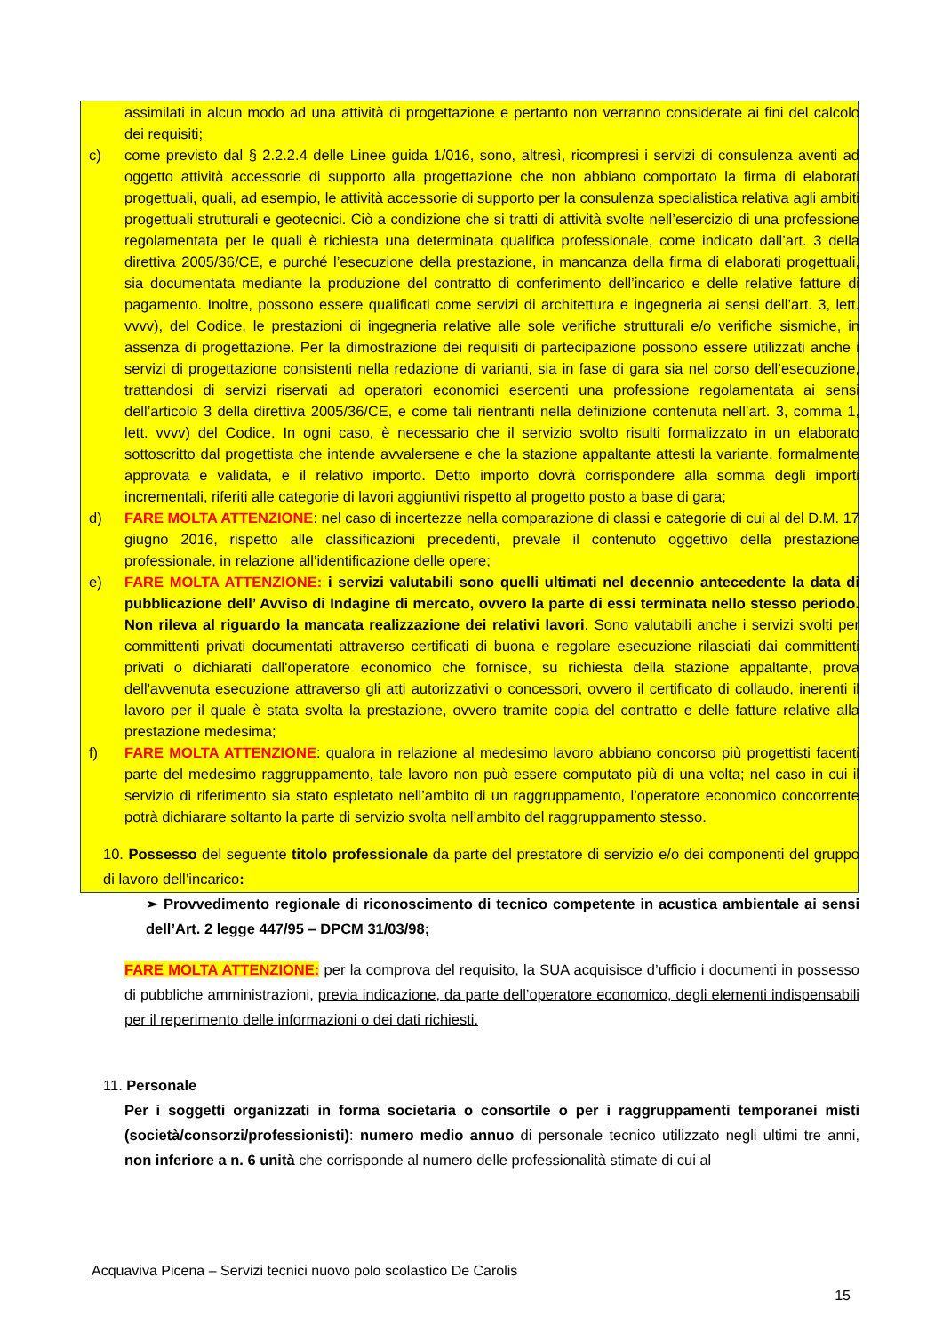assimilati in alcun modo ad una attività di progettazione e pertanto non verranno considerate ai fini del calcolo dei requisiti;
c) come previsto dal § 2.2.2.4 delle Linee guida 1/016, sono, altresì, ricompresi i servizi di consulenza aventi ad oggetto attività accessorie di supporto alla progettazione che non abbiano comportato la firma di elaborati progettuali, quali, ad esempio, le attività accessorie di supporto per la consulenza specialistica relativa agli ambiti progettuali strutturali e geotecnici. Ciò a condizione che si tratti di attività svolte nell’esercizio di una professione regolamentata per le quali è richiesta una determinata qualifica professionale, come indicato dall’art. 3 della direttiva 2005/36/CE, e purché l’esecuzione della prestazione, in mancanza della firma di elaborati progettuali, sia documentata mediante la produzione del contratto di conferimento dell’incarico e delle relative fatture di pagamento. Inoltre, possono essere qualificati come servizi di architettura e ingegneria ai sensi dell’art. 3, lett. vvvv), del Codice, le prestazioni di ingegneria relative alle sole verifiche strutturali e/o verifiche sismiche, in assenza di progettazione. Per la dimostrazione dei requisiti di partecipazione possono essere utilizzati anche i servizi di progettazione consistenti nella redazione di varianti, sia in fase di gara sia nel corso dell’esecuzione, trattandosi di servizi riservati ad operatori economici esercenti una professione regolamentata ai sensi dell’articolo 3 della direttiva 2005/36/CE, e come tali rientranti nella definizione contenuta nell’art. 3, comma 1, lett. vvvv) del Codice. In ogni caso, è necessario che il servizio svolto risulti formalizzato in un elaborato sottoscritto dal progettista che intende avvalersene e che la stazione appaltante attesti la variante, formalmente approvata e validata, e il relativo importo. Detto importo dovrà corrispondere alla somma degli importi incrementali, riferiti alle categorie di lavori aggiuntivi rispetto al progetto posto a base di gara;
d) FARE MOLTA ATTENZIONE: nel caso di incertezze nella comparazione di classi e categorie di cui al del D.M. 17 giugno 2016, rispetto alle classificazioni precedenti, prevale il contenuto oggettivo della prestazione professionale, in relazione all’identificazione delle opere;
e) FARE MOLTA ATTENZIONE: i servizi valutabili sono quelli ultimati nel decennio antecedente la data di pubblicazione dell’ Avviso di Indagine di mercato, ovvero la parte di essi terminata nello stesso periodo. Non rileva al riguardo la mancata realizzazione dei relativi lavori. Sono valutabili anche i servizi svolti per committenti privati documentati attraverso certificati di buona e regolare esecuzione rilasciati dai committenti privati o dichiarati dall'operatore economico che fornisce, su richiesta della stazione appaltante, prova dell'avvenuta esecuzione attraverso gli atti autorizzativi o concessori, ovvero il certificato di collaudo, inerenti il lavoro per il quale è stata svolta la prestazione, ovvero tramite copia del contratto e delle fatture relative alla prestazione medesima;
f) FARE MOLTA ATTENZIONE: qualora in relazione al medesimo lavoro abbiano concorso più progettisti facenti parte del medesimo raggruppamento, tale lavoro non può essere computato più di una volta; nel caso in cui il servizio di riferimento sia stato espletato nell’ambito di un raggruppamento, l’operatore economico concorrente potrà dichiarare soltanto la parte di servizio svolta nell’ambito del raggruppamento stesso.
10. Possesso del seguente titolo professionale da parte del prestatore di servizio e/o dei componenti del gruppo di lavoro dell’incarico:
➢ Provvedimento regionale di riconoscimento di tecnico competente in acustica ambientale ai sensi dell’Art. 2 legge 447/95 – DPCM 31/03/98;
FARE MOLTA ATTENZIONE: per la comprova del requisito, la SUA acquisisce d’ufficio i documenti in possesso di pubbliche amministrazioni, previa indicazione, da parte dell’operatore economico, degli elementi indispensabili per il reperimento delle informazioni o dei dati richiesti.
11. Personale
Per i soggetti organizzati in forma societaria o consortile o per i raggruppamenti temporanei misti (società/consorzi/professionisti): numero medio annuo di personale tecnico utilizzato negli ultimi tre anni, non inferiore a n. 6 unità che corrisponde al numero delle professionalità stimate di cui al
Acquaviva Picena – Servizi tecnici nuovo polo scolastico De Carolis
15